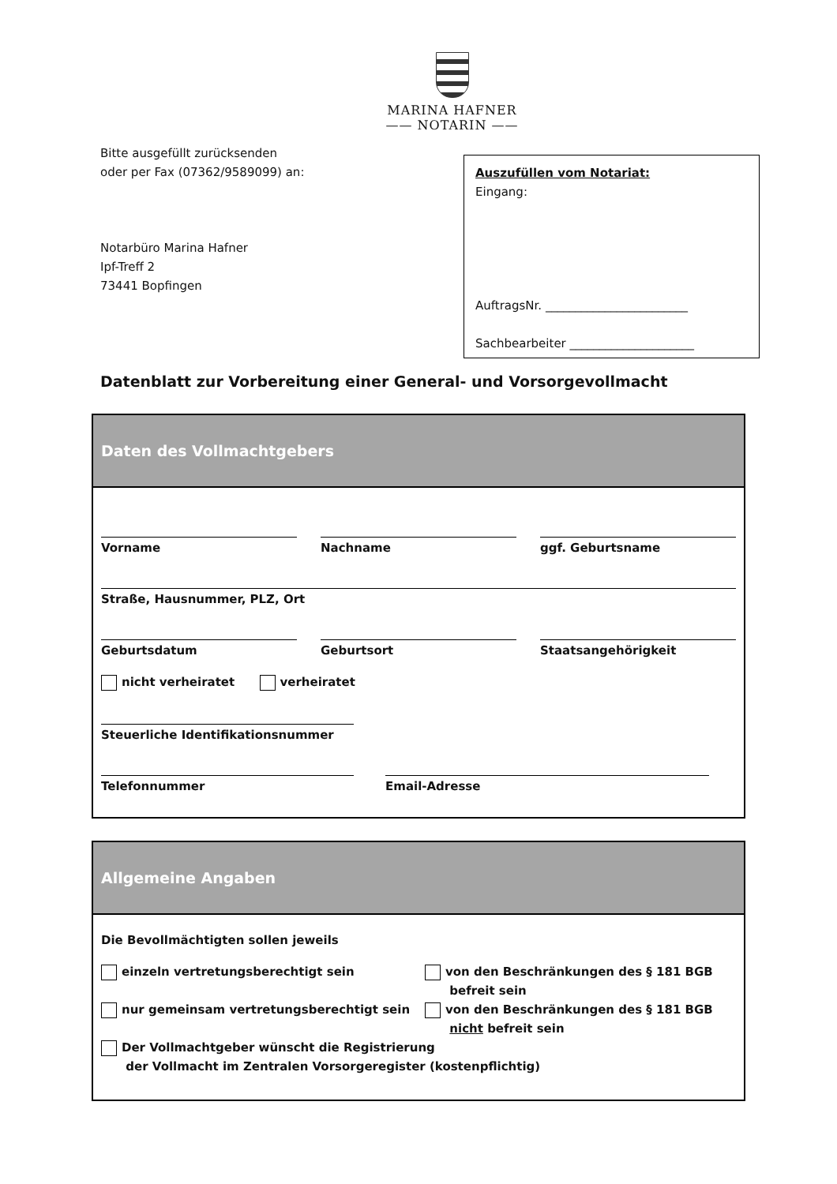MARINA HAFNER
—— NOTARIN ——
Bitte ausgefüllt zurücksenden
oder per Fax (07362/9589099) an:
Notarbüro Marina Hafner
Ipf-Treff 2
73441 Bopfingen
Auszufüllen vom Notariat:
Eingang:
AuftragsNr. ________________________
Sachbearbeiter _____________________
Datenblatt zur Vorbereitung einer General- und Vorsorgevollmacht
Daten des Vollmachtgebers
Vorname Nachname ggf. Geburtsname
Straße, Hausnummer, PLZ, Ort
Geburtsdatum Geburtsort Staatsangehörigkeit
nicht verheiratet verheiratet
Steuerliche Identifikationsnummer
Telefonnummer Email-Adresse
Allgemeine Angaben
Die Bevollmächtigten sollen jeweils
einzeln vertretungsberechtigt sein von den Beschränkungen des § 181 BGB
befreit sein
nur gemeinsam vertretungsberechtigt sein von den Beschränkungen des § 181 BGB
nicht befreit sein
Der Vollmachtgeber wünscht die Registrierung
der Vollmacht im Zentralen Vorsorgeregister (kostenpflichtig)